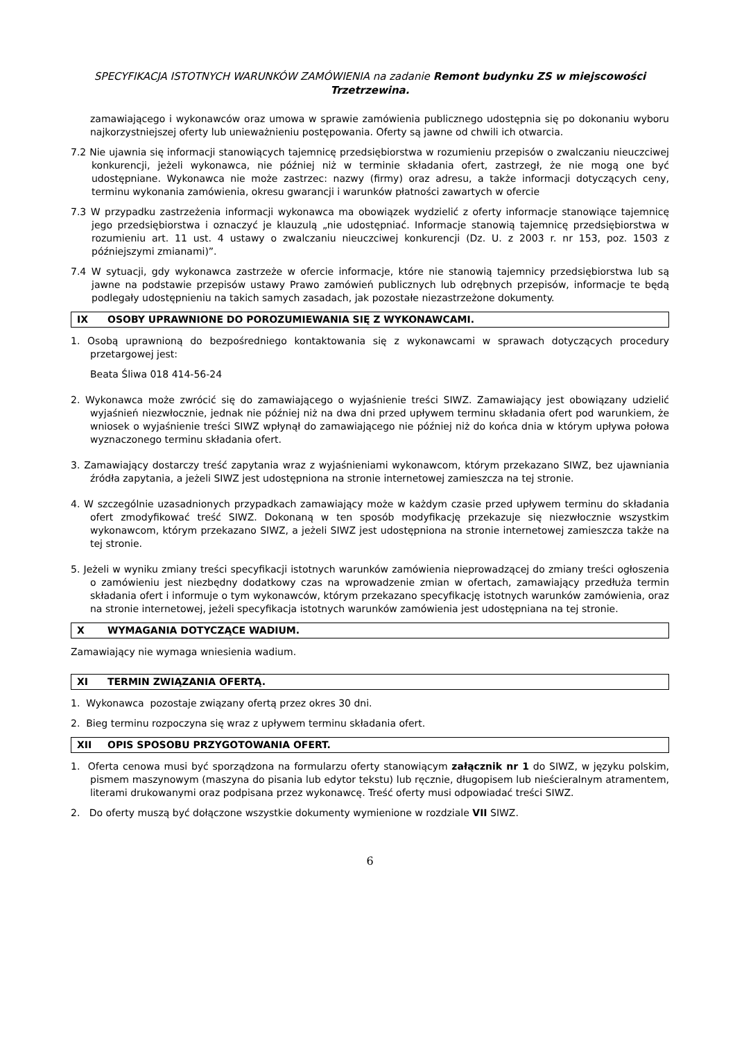SPECYFIKACJA ISTOTNYCH WARUNKÓW ZAMÓWIENIA na zadanie Remont budynku ZS w miejscowości Trzetrzewina.
zamawiającego i wykonawców oraz umowa w sprawie zamówienia publicznego udostępnia się po dokonaniu wyboru najkorzystniejszej oferty lub unieważnieniu postępowania. Oferty są jawne od chwili ich otwarcia.
7.2 Nie ujawnia się informacji stanowiących tajemnicę przedsiębiorstwa w rozumieniu przepisów o zwalczaniu nieuczciwej konkurencji, jeżeli wykonawca, nie później niż w terminie składania ofert, zastrzegł, że nie mogą one być udostępniane. Wykonawca nie może zastrzec: nazwy (firmy) oraz adresu, a także informacji dotyczących ceny, terminu wykonania zamówienia, okresu gwarancji i warunków płatności zawartych w ofercie
7.3 W przypadku zastrzeżenia informacji wykonawca ma obowiązek wydzielić z oferty informacje stanowiące tajemnicę jego przedsiębiorstwa i oznaczyć je klauzulą „nie udostępniać. Informacje stanowią tajemnicę przedsiębiorstwa w rozumieniu art. 11 ust. 4 ustawy o zwalczaniu nieuczciwej konkurencji (Dz. U. z 2003 r. nr 153, poz. 1503 z późniejszymi zmianami)”.
7.4 W sytuacji, gdy wykonawca zastrzeże w ofercie informacje, które nie stanowią tajemnicy przedsiębiorstwa lub są jawne na podstawie przepisów ustawy Prawo zamówień publicznych lub odrębnych przepisów, informacje te będą podlegały udostępnieniu na takich samych zasadach, jak pozostałe niezastrzeżone dokumenty.
IX OSOBY UPRAWNIONE DO POROZUMIEWANIA SIĘ Z WYKONAWCAMI.
1. Osobą uprawnioną do bezpośredniego kontaktowania się z wykonawcami w sprawach dotyczących procedury przetargowej jest:
Beata Śliwa 018 414-56-24
2. Wykonawca może zwrócić się do zamawiającego o wyjaśnienie treści SIWZ. Zamawiający jest obowiązany udzielić wyjaśnień niezwłocznie, jednak nie później niż na dwa dni przed upływem terminu składania ofert pod warunkiem, że wniosek o wyjaśnienie treści SIWZ wpłynął do zamawiającego nie później niż do końca dnia w którym upływa połowa wyznaczonego terminu składania ofert.
3. Zamawiający dostarczy treść zapytania wraz z wyjaśnieniami wykonawcom, którym przekazano SIWZ, bez ujawniania źródła zapytania, a jeżeli SIWZ jest udostępniona na stronie internetowej zamieszcza na tej stronie.
4. W szczególnie uzasadnionych przypadkach zamawiający może w każdym czasie przed upływem terminu do składania ofert zmodyfikować treść SIWZ. Dokonaną w ten sposób modyfikację przekazuje się niezwłocznie wszystkim wykonawcom, którym przekazano SIWZ, a jeżeli SIWZ jest udostępniona na stronie internetowej zamieszcza także na tej stronie.
5. Jeżeli w wyniku zmiany treści specyfikacji istotnych warunków zamówienia nieprowadzącej do zmiany treści ogłoszenia o zamówieniu jest niezbędny dodatkowy czas na wprowadzenie zmian w ofertach, zamawiający przedłuża termin składania ofert i informuje o tym wykonawców, którym przekazano specyfikację istotnych warunków zamówienia, oraz na stronie internetowej, jeżeli specyfikacja istotnych warunków zamówienia jest udostępniana na tej stronie.
X WYMAGANIA DOTYCZĄCE WADIUM.
Zamawiający nie wymaga wniesienia wadium.
XI TERMIN ZWIĄZANIA OFERTĄ.
1. Wykonawca pozostaje związany ofertą przez okres 30 dni.
2. Bieg terminu rozpoczyna się wraz z upływem terminu składania ofert.
XII OPIS SPOSOBU PRZYGOTOWANIA OFERT.
1. Oferta cenowa musi być sporządzona na formularzu oferty stanowiącym załącznik nr 1 do SIWZ, w języku polskim, pismem maszynowym (maszyna do pisania lub edytor tekstu) lub ręcznie, długopisem lub nieścieralnym atramentem, literami drukowanymi oraz podpisana przez wykonawcę. Treść oferty musi odpowiadać treści SIWZ.
2. Do oferty muszą być dołączone wszystkie dokumenty wymienione w rozdziale VII SIWZ.
6